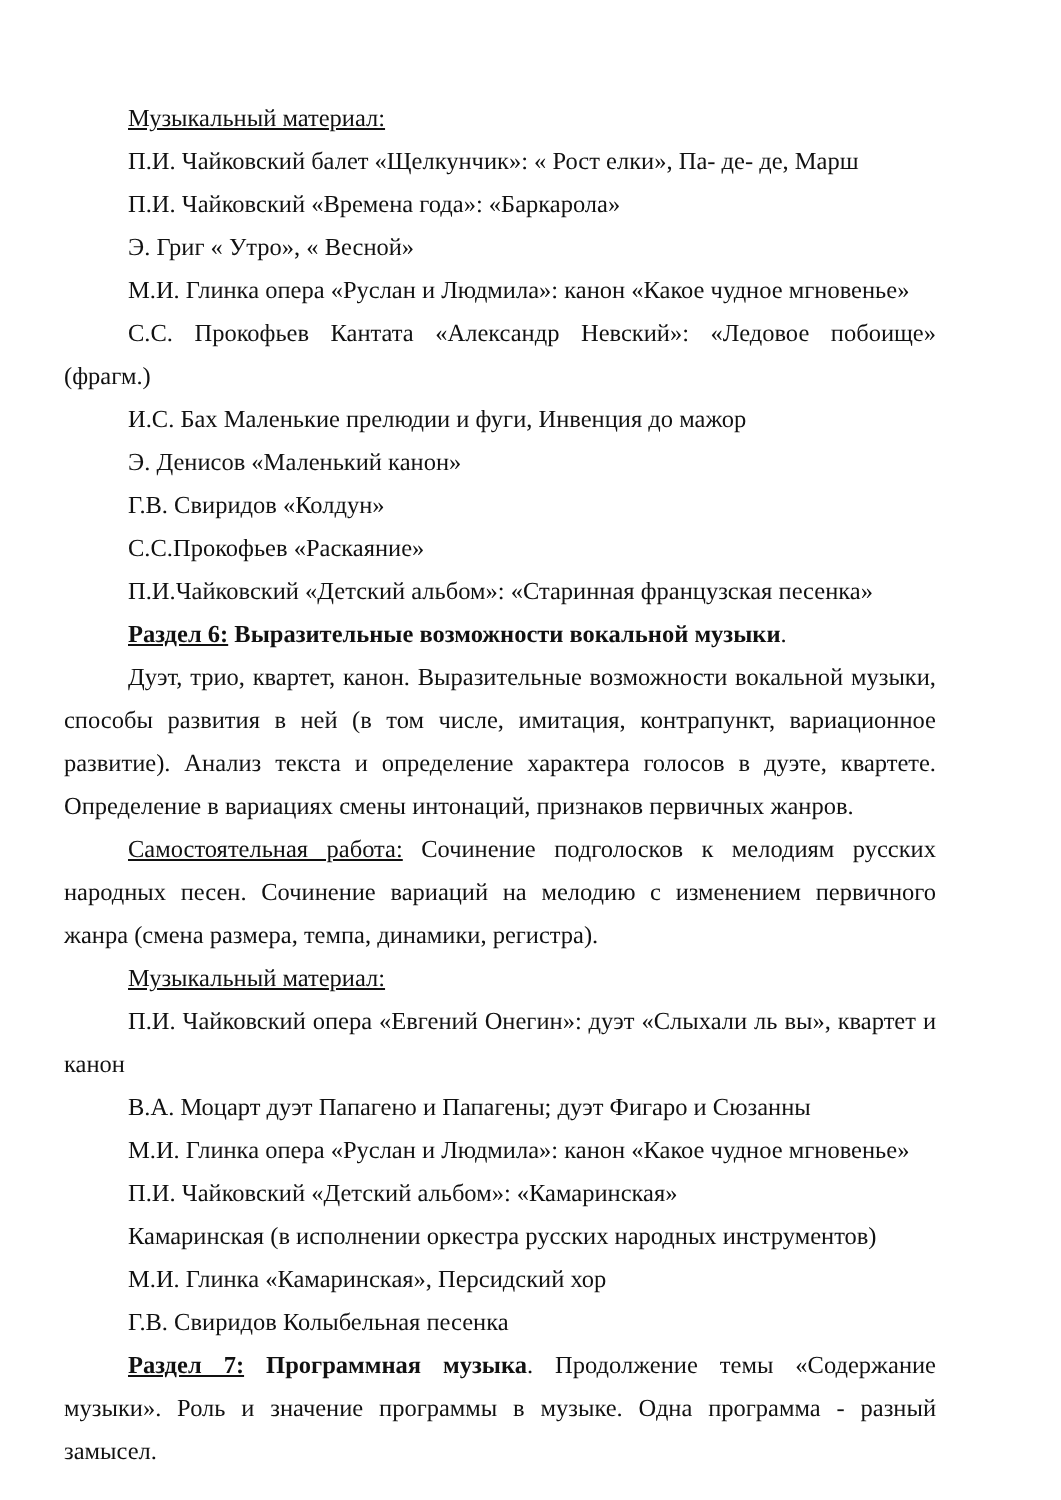Музыкальный материал:
П.И. Чайковский балет «Щелкунчик»: « Рост елки», Па- де- де, Марш
П.И. Чайковский «Времена года»: «Баркарола»
Э. Григ « Утро», « Весной»
М.И. Глинка опера «Руслан и Людмила»: канон «Какое чудное мгновенье»
С.С. Прокофьев Кантата «Александр Невский»: «Ледовое побоище» (фрагм.)
И.С. Бах Маленькие прелюдии и фуги, Инвенция до мажор
Э. Денисов «Маленький канон»
Г.В. Свиридов «Колдун»
С.С.Прокофьев «Раскаяние»
П.И.Чайковский «Детский альбом»: «Старинная французская песенка»
Раздел 6: Выразительные возможности вокальной музыки.
Дуэт, трио, квартет, канон. Выразительные возможности вокальной музыки, способы развития в ней (в том числе, имитация, контрапункт, вариационное развитие). Анализ текста и определение характера голосов в дуэте, квартете. Определение в вариациях смены интонаций, признаков первичных жанров.
Самостоятельная работа: Сочинение подголосков к мелодиям русских народных песен. Сочинение вариаций на мелодию с изменением первичного жанра (смена размера, темпа, динамики, регистра).
Музыкальный материал:
П.И. Чайковский опера «Евгений Онегин»: дуэт «Слыхали ль вы», квартет и канон
В.А. Моцарт дуэт Папагено и Папагены; дуэт Фигаро и Сюзанны
М.И. Глинка опера «Руслан и Людмила»: канон «Какое чудное мгновенье»
П.И. Чайковский «Детский альбом»: «Камаринская»
Камаринская (в исполнении оркестра русских народных инструментов)
М.И. Глинка «Камаринская», Персидский хор
Г.В. Свиридов Колыбельная песенка
Раздел 7: Программная музыка. Продолжение темы «Содержание музыки». Роль и значение программы в музыке. Одна программа - разный замысел.